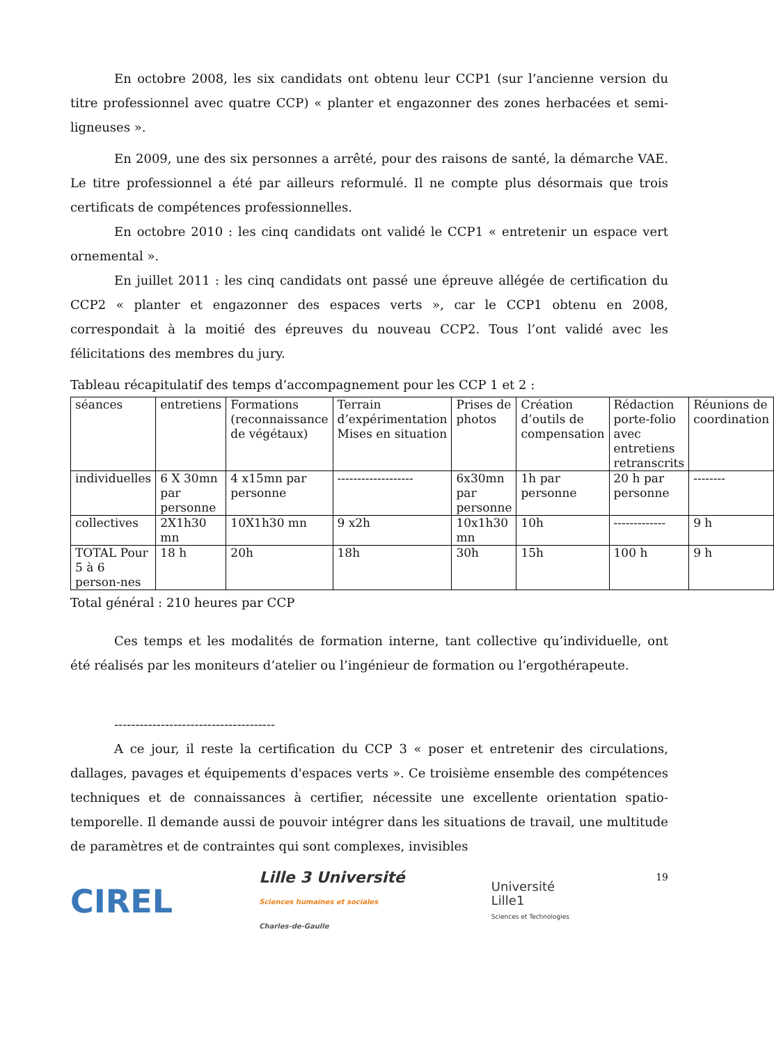En octobre 2008, les six candidats ont obtenu leur CCP1 (sur l’ancienne version du titre professionnel avec quatre CCP) « planter et engazonner des zones herbacées et semi-ligneuses ».
En 2009, une des six personnes a arrêté, pour des raisons de santé, la démarche VAE. Le titre professionnel a été par ailleurs reformulé. Il ne compte plus désormais que trois certificats de compétences professionnelles.
En octobre 2010 : les cinq candidats ont validé le CCP1 « entretenir un espace vert ornemental ».
En juillet 2011 : les cinq candidats ont passé une épreuve allégée de certification du CCP2 « planter et engazonner des espaces verts », car le CCP1 obtenu en 2008, correspondait à la moitié des épreuves du nouveau CCP2. Tous l’ont validé avec les félicitations des membres du jury.
Tableau récapitulatif des temps d’accompagnement pour les CCP 1 et 2 :
| séances | entretiens | Formations (reconnaissance de végétaux) | Terrain d’expérimentation Mises en situation | Prises de photos | Création d’outils de compensation | Rédaction porte-folio avec entretiens retranscrits | Réunions de coordination |
| individuelles | 6 X 30mn par personne | 4 x15mn par personne | ------------------- | 6x30mn par personne | 1h par personne | 20 h par personne | -------- |
| collectives | 2X1h30 mn | 10X1h30 mn | 9 x2h | 10x1h30 mn | 10h | ------------- | 9 h |
| TOTAL Pour 5 à 6 person-nes | 18 h | 20h | 18h | 30h | 15h | 100 h | 9 h |
Total général : 210 heures par CCP
Ces temps et les modalités de formation interne, tant collective qu’individuelle, ont été réalisés par les moniteurs d’atelier ou l’ingénieur de formation ou l’ergothérapeute.
--------------------------------------
A ce jour, il reste la certification du CCP 3 « poser et entretenir des circulations, dallages, pavages et équipements d'espaces verts ». Ce troisième ensemble des compétences techniques et de connaissances à certifier, nécessite une excellente orientation spatio-temporelle. Il demande aussi de pouvoir intégrer dans les situations de travail, une multitude de paramètres et de contraintes qui sont complexes, invisibles
CIREL
Lille 3 Université
Sciences humaines et sociales
Charles-de-Gaulle
Université
Lille1
Sciences et Technologies
19